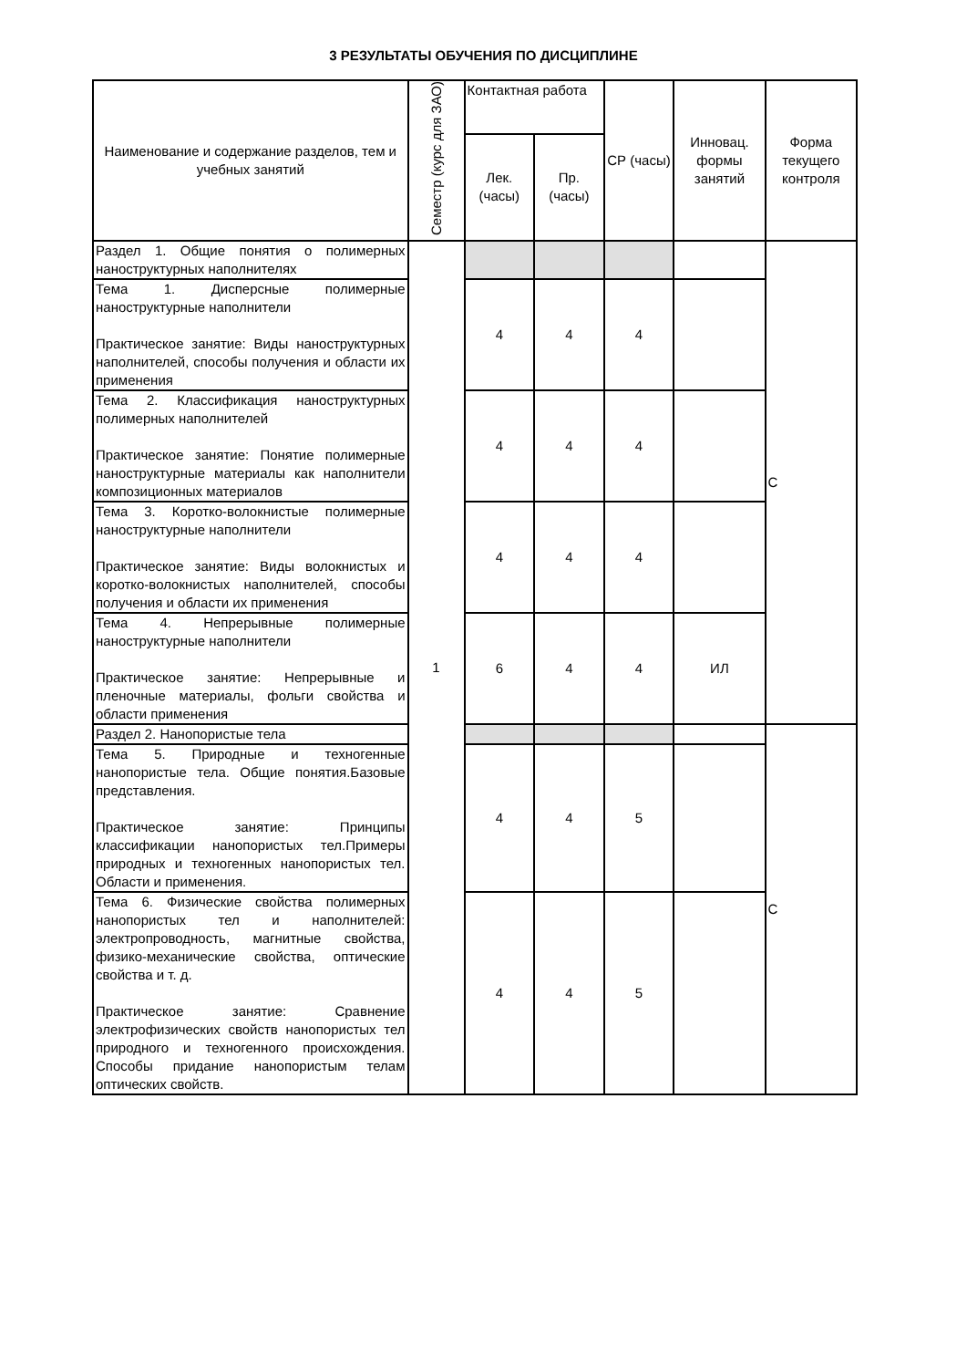3 РЕЗУЛЬТАТЫ ОБУЧЕНИЯ ПО ДИСЦИПЛИНЕ
| Наименование и содержание разделов, тем и учебных занятий | Семестр (курс для ЗАО) | Контактная работа | | СР (часы) | Инновац. формы занятий | Форма текущего контроля |
| --- | --- | --- | --- | --- | --- | --- |
| | | Лек. (часы) | Пр. (часы) | | | |
| Раздел 1. Общие понятия о полимерных наноструктурных наполнителях | 1 | | | | | С |
| Тема 1. Дисперсные полимерные наноструктурные наполнители Практическое занятие: Виды наноструктурных наполнителей, способы получения и области их применения | | 4 | 4 | 4 | | |
| Тема 2. Классификация наноструктурных полимерных наполнителей Практическое занятие: Понятие полимерные наноструктурные материалы как наполнители композиционных материалов | | 4 | 4 | 4 | | |
| Тема 3. Коротко-волокнистые полимерные наноструктурные наполнители Практическое занятие: Виды волокнистых и коротко-волокнистых наполнителей, способы получения и области их применения | | 4 | 4 | 4 | | |
| Тема 4. Непрерывные полимерные наноструктурные наполнители Практическое занятие: Непрерывные и пленочные материалы, фольги свойства и области применения | | 6 | 4 | 4 | ИЛ | |
| Раздел 2. Нанопористые тела | | | | | | С |
| Тема 5. Природные и техногенные нанопористые тела. Общие понятия.Базовые представления. Практическое занятие: Принципы классификации нанопористых тел.Примеры природных и техногенных нанопористых тел. Области и применения. | | 4 | 4 | 5 | | |
| Тема 6. Физические свойства полимерных нанопористых тел и наполнителей: электропроводность, магнитные свойства, физико-механические свойства, оптические свойства и т. д. Практическое занятие: Сравнение электрофизических свойств нанопористых тел природного и техногенного происхождения. Способы придание нанопористым телам оптических свойств. | | 4 | 4 | 5 | | |